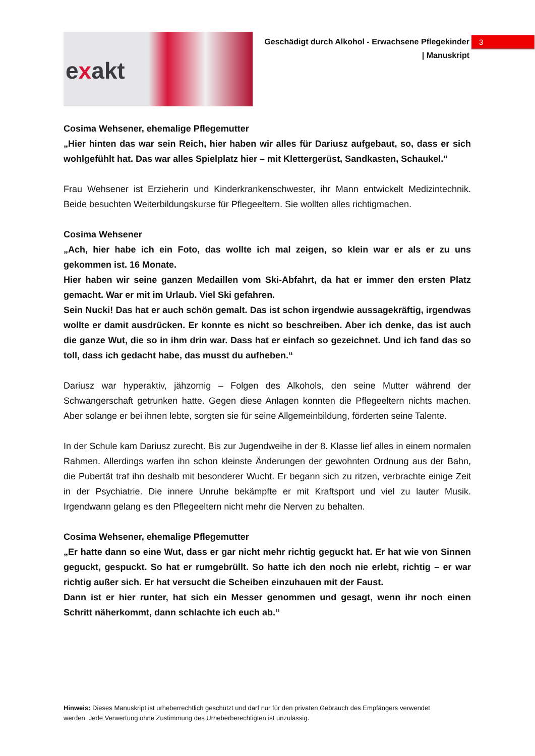exakt
Geschädigt durch Alkohol - Erwachsene Pflegekinder
| Manuskript
3
Cosima Wehsener, ehemalige Pflegemutter
„Hier hinten das war sein Reich, hier haben wir alles für Dariusz aufgebaut, so, dass er sich wohlgefühlt hat. Das war alles Spielplatz hier – mit Klettergerüst, Sandkasten, Schaukel.“
Frau Wehsener ist Erzieherin und Kinderkrankenschwester, ihr Mann entwickelt Medizintechnik. Beide besuchten Weiterbildungskurse für Pflegeeltern. Sie wollten alles richtigmachen.
Cosima Wehsener
„Ach, hier habe ich ein Foto, das wollte ich mal zeigen, so klein war er als er zu uns gekommen ist. 16 Monate.
Hier haben wir seine ganzen Medaillen vom Ski-Abfahrt, da hat er immer den ersten Platz gemacht. War er mit im Urlaub. Viel Ski gefahren.
Sein Nucki! Das hat er auch schön gemalt. Das ist schon irgendwie aussagekräftig, irgendwas wollte er damit ausdrücken. Er konnte es nicht so beschreiben. Aber ich denke, das ist auch die ganze Wut, die so in ihm drin war. Dass hat er einfach so gezeichnet. Und ich fand das so toll, dass ich gedacht habe, das musst du aufheben.“
Dariusz war hyperaktiv, jähzornig – Folgen des Alkohols, den seine Mutter während der Schwangerschaft getrunken hatte. Gegen diese Anlagen konnten die Pflegeeltern nichts machen. Aber solange er bei ihnen lebte, sorgten sie für seine Allgemeinbildung, förderten seine Talente.
In der Schule kam Dariusz zurecht. Bis zur Jugendweihe in der 8. Klasse lief alles in einem normalen Rahmen. Allerdings warfen ihn schon kleinste Änderungen der gewohnten Ordnung aus der Bahn, die Pubertät traf ihn deshalb mit besonderer Wucht. Er begann sich zu ritzen, verbrachte einige Zeit in der Psychiatrie. Die innere Unruhe bekämpfte er mit Kraftsport und viel zu lauter Musik. Irgendwann gelang es den Pflegeeltern nicht mehr die Nerven zu behalten.
Cosima Wehsener, ehemalige Pflegemutter
„Er hatte dann so eine Wut, dass er gar nicht mehr richtig geguckt hat. Er hat wie von Sinnen geguckt, gespuckt. So hat er rumgebrüllt. So hatte ich den noch nie erlebt, richtig – er war richtig außer sich. Er hat versucht die Scheiben einzuhauen mit der Faust.
Dann ist er hier runter, hat sich ein Messer genommen und gesagt, wenn ihr noch einen Schritt näherkommt, dann schlachte ich euch ab.“
Hinweis: Dieses Manuskript ist urheberrechtlich geschützt und darf nur für den privaten Gebrauch des Empfängers verwendet werden. Jede Verwertung ohne Zustimmung des Urheberberechtigten ist unzulässig.